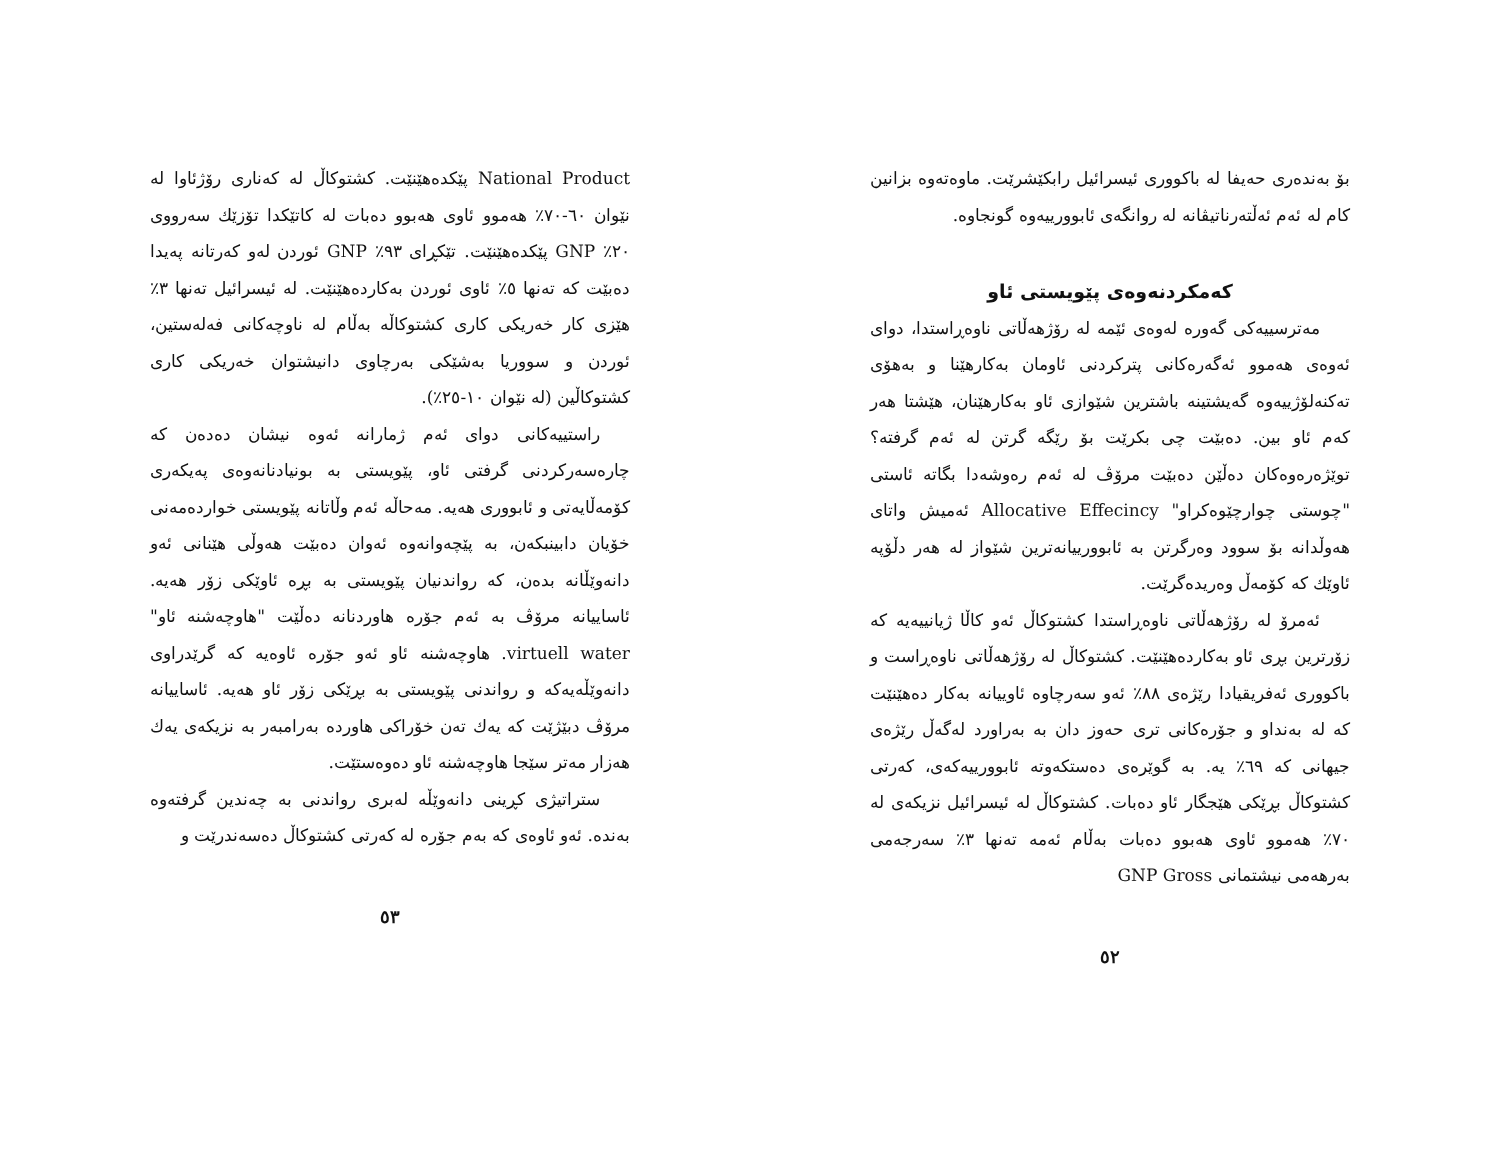بۆ بەندەری حەیفا لە باکووری ئیسرائیل رابکێشرێت. ماوەتەوە بزانین کام لە ئەم ئەڵتەرناتیڤانە لە روانگەی ئابوورییەوە گونجاوە.
کەمکردنەوەی پێویستی ئاو
مەترسییەکی گەورە لەوەی ئێمە لە رۆژهەڵاتی ناوەڕاستدا، دوای ئەوەی هەموو ئەگەرەکانی پترکردنی ئاومان بەکارهێنا و بەهۆی تەکنەلۆژییەوە گەیشتینە باشترین شێوازی ئاو بەکارهێنان، هێشتا هەر کەم ئاو بین. دەبێت چی بکرێت بۆ رێگە گرتن لە ئەم گرفتە؟ توێژەرەوەکان دەڵێن دەبێت مرۆڤ لە ئەم رەوشەدا بگاتە ئاستی "چوستی چوارچێوەکراو" Allocative Effecincy ئەمیش واتای هەوڵدانە بۆ سوود وەرگرتن بە ئابوورییانەترین شێواز لە هەر دڵۆپە ئاوێك کە کۆمەڵ وەریدەگرێت.
ئەمرۆ لە رۆژهەڵاتی ناوەڕاستدا کشتوکاڵ ئەو کاڵا ژیانییەیە کە زۆرترین بڕی ئاو بەکاردەهێنێت. کشتوکاڵ لە رۆژهەڵاتی ناوەڕاست و باکووری ئەفریقیادا رێژەی ٨٨٪ ئەو سەرچاوە ئاوییانە بەکار دەهێنێت کە لە بەنداو و جۆرەکانی تری حەوز دان بە بەراورد لەگەڵ رێژەی جیهانی کە ٦٩٪ یە. بە گوێرەی دەستکەوتە ئابوورییەکەی، کەرتی کشتوکاڵ بڕێکی هێجگار ئاو دەبات. کشتوکاڵ لە ئیسرائیل نزیکەی لە ٧٠٪ هەموو ئاوی هەبوو دەبات بەڵام ئەمە تەنها ٣٪ سەرجەمی بەرهەمی نیشتمانی GNP Gross
٥٢
National Product پێکدەهێنێت. کشتوکاڵ لە کەناری رۆژئاوا لە نێوان ٦٠-٧٠٪ هەموو ئاوی هەبوو دەبات لە کاتێکدا تۆزێك سەرووی ٢٠٪ GNP پێکدەهێنێت. تێکڕای ٩٣٪ GNP ئوردن لەو کەرتانە پەیدا دەبێت کە تەنها ٥٪ ئاوی ئوردن بەکاردەهێنێت. لە ئیسرائیل تەنها ٣٪ هێزی کار خەریکی کاری کشتوکاڵە بەڵام لە ناوچەکانی فەلەستین، ئوردن و سووریا بەشێکی بەرچاوی دانیشتوان خەریکی کاری کشتوکاڵین (لە نێوان ١٠-٢٥٪).
راستییەکانی دوای ئەم ژمارانە ئەوە نیشان دەدەن کە چارەسەرکردنی گرفتی ئاو، پێویستی بە بونیادنانەوەی پەیکەری کۆمەڵایەتی و ئابووری هەیە. مەحاڵە ئەم وڵاتانە پێویستی خواردەمەنی خۆیان دابینبکەن، بە پێچەوانەوە ئەوان دەبێت هەوڵی هێنانی ئەو دانەوێڵانە بدەن، کە رواندنیان پێویستی بە بڕە ئاوێکی زۆر هەیە. ئاساییانە مرۆڤ بە ئەم جۆرە هاوردنانە دەڵێت "هاوچەشنە ئاو" virtuell water. هاوچەشنە ئاو ئەو جۆرە ئاوەیە کە گرێدراوی دانەوێڵەیەکە و رواندنی پێویستی بە بڕێکی زۆر ئاو هەیە. ئاساییانە مرۆڤ دبێژێت کە یەك تەن خۆراکی هاوردە بەرامبەر بە نزیکەی یەك هەزار مەتر سێجا هاوچەشنە ئاو دەوەستێت.
ستراتیژی کڕینی دانەوێڵە لەبری رواندنی بە چەندین گرفتەوە بەندە. ئەو ئاوەی کە بەم جۆرە لە کەرتی کشتوکاڵ دەسەندرێت و
٥٣